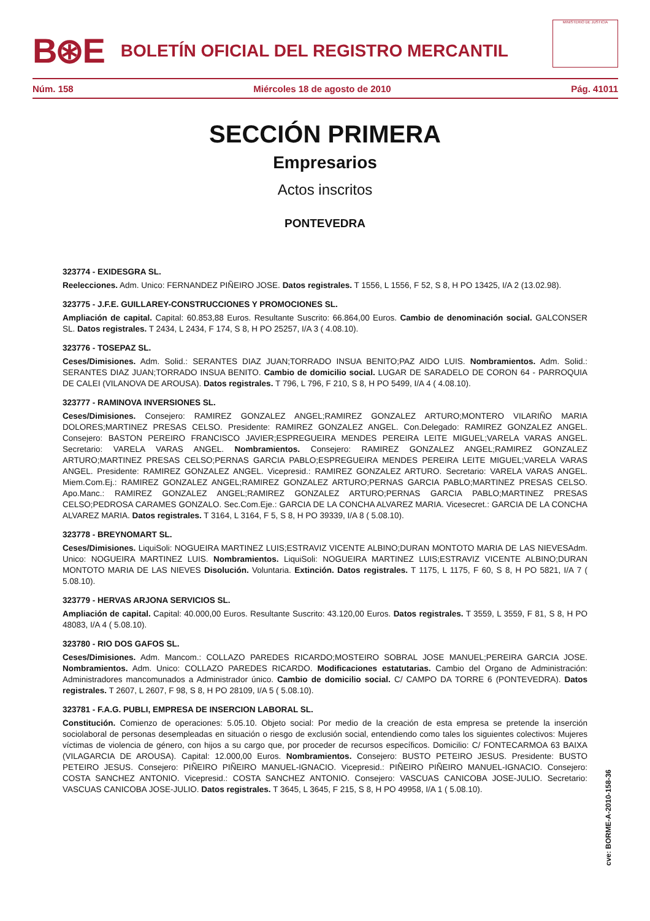B⊛E BOLETÍN OFICIAL DEL REGISTRO MERCANTIL
MINISTERIO DE JUSTICIA
Núm. 158 Miércoles 18 de agosto de 2010 Pág. 41011
SECCIÓN PRIMERA
Empresarios
Actos inscritos
PONTEVEDRA
323774 - EXIDESGRA SL.
Reelecciones. Adm. Unico: FERNANDEZ PIÑEIRO JOSE. Datos registrales. T 1556, L 1556, F 52, S 8, H PO 13425, I/A 2 (13.02.98).
323775 - J.F.E. GUILLAREY-CONSTRUCCIONES Y PROMOCIONES SL.
Ampliación de capital. Capital: 60.853,88 Euros. Resultante Suscrito: 66.864,00 Euros. Cambio de denominación social. GALCONSER SL. Datos registrales. T 2434, L 2434, F 174, S 8, H PO 25257, I/A 3 ( 4.08.10).
323776 - TOSEPAZ SL.
Ceses/Dimisiones. Adm. Solid.: SERANTES DIAZ JUAN;TORRADO INSUA BENITO;PAZ AIDO LUIS. Nombramientos. Adm. Solid.: SERANTES DIAZ JUAN;TORRADO INSUA BENITO. Cambio de domicilio social. LUGAR DE SARADELO DE CORON 64 - PARROQUIA DE CALEI (VILANOVA DE AROUSA). Datos registrales. T 796, L 796, F 210, S 8, H PO 5499, I/A 4 ( 4.08.10).
323777 - RAMINOVA INVERSIONES SL.
Ceses/Dimisiones. Consejero: RAMIREZ GONZALEZ ANGEL;RAMIREZ GONZALEZ ARTURO;MONTERO VILARIÑO MARIA DOLORES;MARTINEZ PRESAS CELSO. Presidente: RAMIREZ GONZALEZ ANGEL. Con.Delegado: RAMIREZ GONZALEZ ANGEL. Consejero: BASTON PEREIRO FRANCISCO JAVIER;ESPREGUEIRA MENDES PEREIRA LEITE MIGUEL;VARELA VARAS ANGEL. Secretario: VARELA VARAS ANGEL. Nombramientos. Consejero: RAMIREZ GONZALEZ ANGEL;RAMIREZ GONZALEZ ARTURO;MARTINEZ PRESAS CELSO;PERNAS GARCIA PABLO;ESPREGUEIRA MENDES PEREIRA LEITE MIGUEL;VARELA VARAS ANGEL. Presidente: RAMIREZ GONZALEZ ANGEL. Vicepresid.: RAMIREZ GONZALEZ ARTURO. Secretario: VARELA VARAS ANGEL. Miem.Com.Ej.: RAMIREZ GONZALEZ ANGEL;RAMIREZ GONZALEZ ARTURO;PERNAS GARCIA PABLO;MARTINEZ PRESAS CELSO. Apo.Manc.: RAMIREZ GONZALEZ ANGEL;RAMIREZ GONZALEZ ARTURO;PERNAS GARCIA PABLO;MARTINEZ PRESAS CELSO;PEDROSA CARAMES GONZALO. Sec.Com.Eje.: GARCIA DE LA CONCHA ALVAREZ MARIA. Vicesecret.: GARCIA DE LA CONCHA ALVAREZ MARIA. Datos registrales. T 3164, L 3164, F 5, S 8, H PO 39339, I/A 8 ( 5.08.10).
323778 - BREYNOMART SL.
Ceses/Dimisiones. LiquiSoli: NOGUEIRA MARTINEZ LUIS;ESTRAVIZ VICENTE ALBINO;DURAN MONTOTO MARIA DE LAS NIEVESAdm. Unico: NOGUEIRA MARTINEZ LUIS. Nombramientos. LiquiSoli: NOGUEIRA MARTINEZ LUIS;ESTRAVIZ VICENTE ALBINO;DURAN MONTOTO MARIA DE LAS NIEVES Disolución. Voluntaria. Extinción. Datos registrales. T 1175, L 1175, F 60, S 8, H PO 5821, I/A 7 ( 5.08.10).
323779 - HERVAS ARJONA SERVICIOS SL.
Ampliación de capital. Capital: 40.000,00 Euros. Resultante Suscrito: 43.120,00 Euros. Datos registrales. T 3559, L 3559, F 81, S 8, H PO 48083, I/A 4 ( 5.08.10).
323780 - RIO DOS GAFOS SL.
Ceses/Dimisiones. Adm. Mancom.: COLLAZO PAREDES RICARDO;MOSTEIRO SOBRAL JOSE MANUEL;PEREIRA GARCIA JOSE. Nombramientos. Adm. Unico: COLLAZO PAREDES RICARDO. Modificaciones estatutarias. Cambio del Organo de Administración: Administradores mancomunados a Administrador único. Cambio de domicilio social. C/ CAMPO DA TORRE 6 (PONTEVEDRA). Datos registrales. T 2607, L 2607, F 98, S 8, H PO 28109, I/A 5 ( 5.08.10).
323781 - F.A.G. PUBLI, EMPRESA DE INSERCION LABORAL SL.
Constitución. Comienzo de operaciones: 5.05.10. Objeto social: Por medio de la creación de esta empresa se pretende la inserción sociolaboral de personas desempleadas en situación o riesgo de exclusión social, entendiendo como tales los siguientes colectivos: Mujeres víctimas de violencia de género, con hijos a su cargo que, por proceder de recursos específicos. Domicilio: C/ FONTECARMOA 63 BAIXA (VILAGARCIA DE AROUSA). Capital: 12.000,00 Euros. Nombramientos. Consejero: BUSTO PETEIRO JESUS. Presidente: BUSTO PETEIRO JESUS. Consejero: PIÑEIRO PIÑEIRO MANUEL-IGNACIO. Vicepresid.: PIÑEIRO PIÑEIRO MANUEL-IGNACIO. Consejero: COSTA SANCHEZ ANTONIO. Vicepresid.: COSTA SANCHEZ ANTONIO. Consejero: VASCUAS CANICOBA JOSE-JULIO. Secretario: VASCUAS CANICOBA JOSE-JULIO. Datos registrales. T 3645, L 3645, F 215, S 8, H PO 49958, I/A 1 ( 5.08.10).
cve: BORME-A-2010-158-36